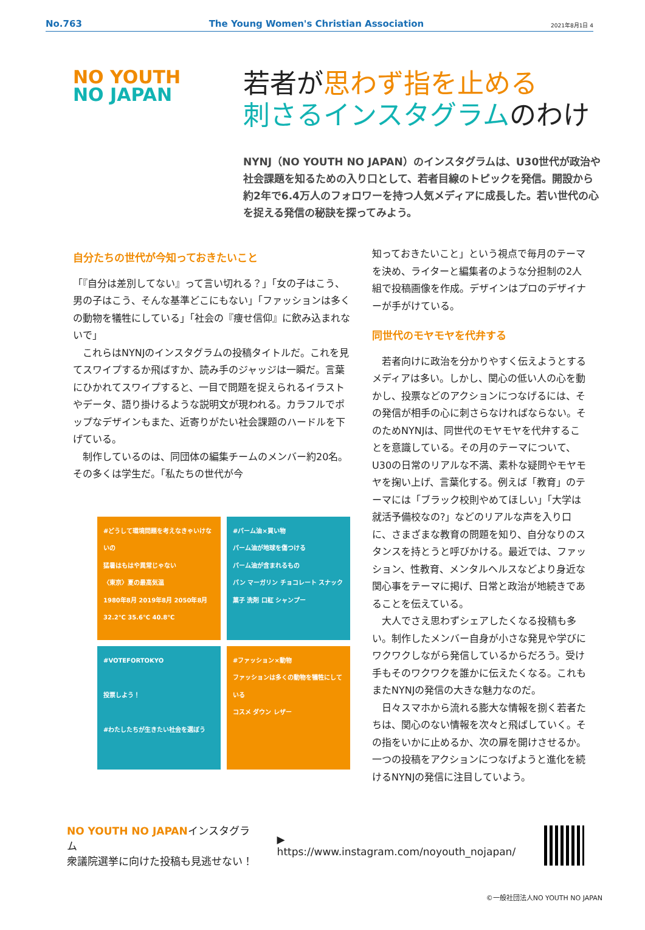No.763 The Young Women's Christian Association 2021年8月1日 4
NO YOUTH
NO JAPAN
若者が思わず指を止める
刺さるインスタグラムのわけ
NYNJ（NO YOUTH NO JAPAN）のインスタグラムは、U30世代が政治や社会課題を知るための入り口として、若者目線のトピックを発信。開設から約2年で6.4万人のフォロワーを持つ人気メディアに成長した。若い世代の心を捉える発信の秘訣を探ってみよう。
自分たちの世代が今知っておきたいこと
「『自分は差別してない』って言い切れる？」「女の子はこう、男の子はこう、そんな基準どこにもない」「ファッションは多くの動物を犠牲にしている」「社会の『痩せ信仰』に飲み込まれないで」
　これらはNYNJのインスタグラムの投稿タイトルだ。これを見てスワイプするか飛ばすか、読み手のジャッジは一瞬だ。言葉にひかれてスワイプすると、一目で問題を捉えられるイラストやデータ、語り掛けるような説明文が現われる。カラフルでポップなデザインもまた、近寄りがたい社会課題のハードルを下げている。
　制作しているのは、同団体の編集チームのメンバー約20名。その多くは学生だ。「私たちの世代が今
#どうして環境問題を考えなきゃいけないの
猛暑はもはや異常じゃない
〈東京〉夏の最高気温
1980年8月 2019年8月 2050年8月
32.2℃ 35.6℃ 40.8℃
#パーム油×買い物
パーム油が地球を傷つける
パーム油が含まれるもの
パン マーガリン チョコレート スナック菓子 洗剤 口紅 シャンプー
#VOTEFORTOKYO
投票しよう！
#わたしたちが生きたい社会を選ぼう
#ファッション×動物
ファッションは多くの動物を犠牲にしている
コスメ ダウン レザー
知っておきたいこと」という視点で毎月のテーマを決め、ライターと編集者のような分担制の2人組で投稿画像を作成。デザインはプロのデザイナーが手がけている。
同世代のモヤモヤを代弁する
　若者向けに政治を分かりやすく伝えようとするメディアは多い。しかし、関心の低い人の心を動かし、投票などのアクションにつなげるには、その発信が相手の心に刺さらなければならない。そのためNYNJは、同世代のモヤモヤを代弁することを意識している。その月のテーマについて、U30の日常のリアルな不満、素朴な疑問やモヤモヤを掬い上げ、言葉化する。例えば「教育」のテーマには「ブラック校則やめてほしい」「大学は就活予備校なの?」などのリアルな声を入り口に、さまざまな教育の問題を知り、自分なりのスタンスを持とうと呼びかける。最近では、ファッション、性教育、メンタルヘルスなどより身近な関心事をテーマに掲げ、日常と政治が地続きであることを伝えている。
　大人でさえ思わずシェアしたくなる投稿も多い。制作したメンバー自身が小さな発見や学びにワクワクしながら発信しているからだろう。受け手もそのワクワクを誰かに伝えたくなる。これもまたNYNJの発信の大きな魅力なのだ。
　日々スマホから流れる膨大な情報を捌く若者たちは、関心のない情報を次々と飛ばしていく。その指をいかに止めるか、次の扉を開けさせるか。一つの投稿をアクションにつなげようと進化を続けるNYNJの発信に注目していよう。
NO YOUTH NO JAPANインスタグラム
衆議院選挙に向けた投稿も見逃せない！
▶ https://www.instagram.com/noyouth_nojapan/
©一般社団法人NO YOUTH NO JAPAN